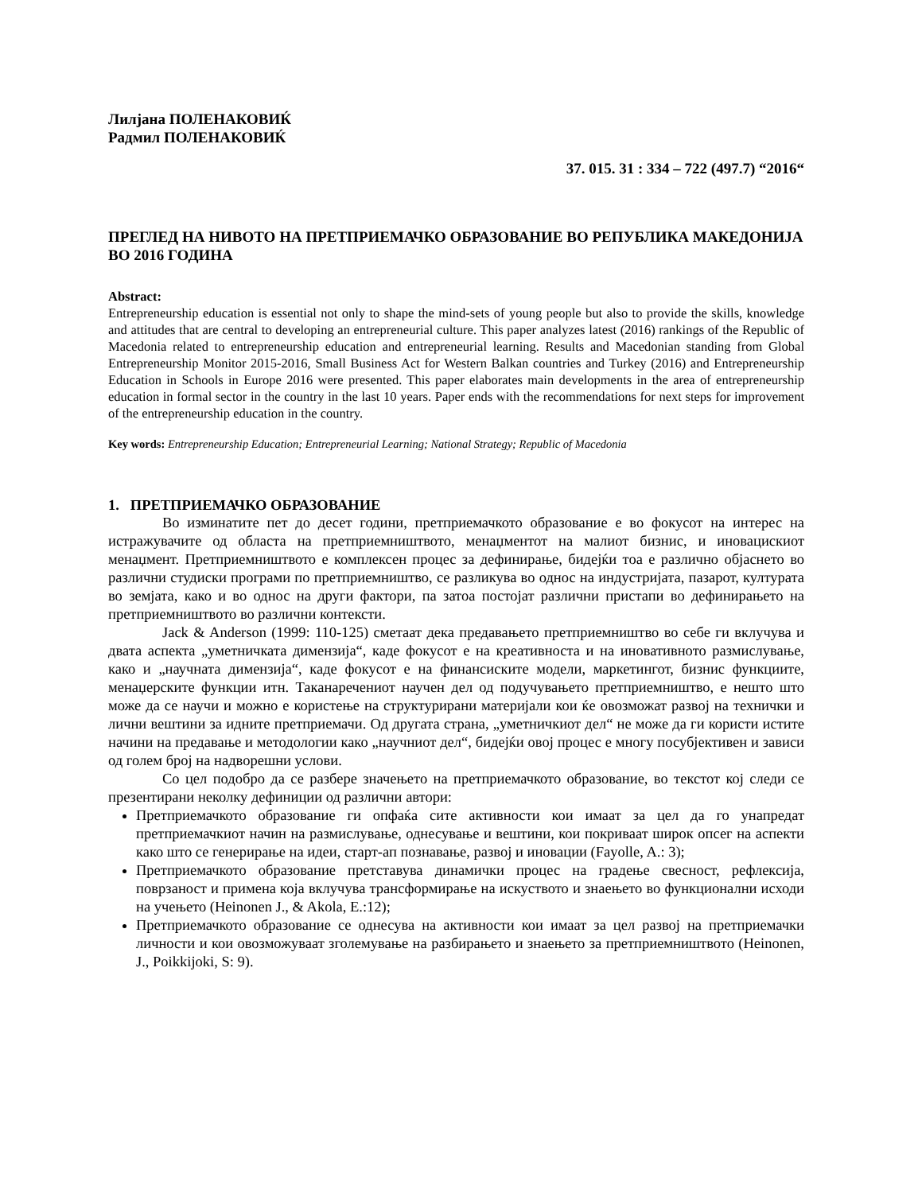Лилјана ПОЛЕНАКОВИЌ
Радмил ПОЛЕНАКОВИЌ
37. 015. 31 : 334 – 722 (497.7) “2016“
ПРЕГЛЕД НА НИВОТО НА ПРЕТПРИЕМАЧКО ОБРАЗОВАНИЕ ВО РЕПУБЛИКА МАКЕДОНИЈА
ВО 2016 ГОДИНА
Abstract:
Entrepreneurship education is essential not only to shape the mind-sets of young people but also to provide the skills, knowledge and attitudes that are central to developing an entrepreneurial culture. This paper analyzes latest (2016) rankings of the Republic of Macedonia related to entrepreneurship education and entrepreneurial learning. Results and Macedonian standing from Global Entrepreneurship Monitor 2015-2016, Small Business Act for Western Balkan countries and Turkey (2016) and Entrepreneurship Education in Schools in Europe 2016 were presented. This paper elaborates main developments in the area of entrepreneurship education in formal sector in the country in the last 10 years. Paper ends with the recommendations for next steps for improvement of the entrepreneurship education in the country.
Key words: Entrepreneurship Education; Entrepreneurial Learning; National Strategy; Republic of Macedonia
1. ПРЕТПРИЕМАЧКО ОБРАЗОВАНИЕ
Во изминатите пет до десет години, претприемачкото образование е во фокусот на интерес на истражувачите од областа на претприемништвото, менаџментот на малиот бизнис, и иновацискиот менаџмент. Претприемништвото е комплексен процес за дефинирање, бидејќи тоа е различно објаснето во различни студиски програми по претприемништво, се разликува во однос на индустријата, пазарот, културата во земјата, како и во однос на други фактори, па затоа постојат различни пристапи во дефинирањето на претприемништвото во различни контексти.
Jack & Anderson (1999: 110-125) сметаат дека предавањето претприемништво во себе ги вклучува и двата аспекта „уметничката димензија“, каде фокусот е на креативноста и на иновативното размислување, како и „научната димензија“, каде фокусот е на финансиските модели, маркетингот, бизнис функциите, менаџерските функции итн. Таканаречениот научен дел од подучувањето претприемништво, е нешто што може да се научи и можно е користење на структурирани материјали кои ќе овозможат развој на технички и лични вештини за идните претприемачи. Од другата страна, „уметничкиот дел“ не може да ги користи истите начини на предавање и методологии како „научниот дел“, бидејќи овој процес е многу посубјективен и зависи од голем број на надворешни услови.
Со цел подобро да се разбере значењето на претприемачкото образование, во текстот кој следи се презентирани неколку дефиниции од различни автори:
Претприемачкото образование ги опфаќа сите активности кои имаат за цел да го унапредат претприемачкиот начин на размислување, однесување и вештини, кои покриваат широк опсег на аспекти како што се генерирање на идеи, старт-ап познавање, развој и иновации (Fayolle, A.: 3);
Претприемачкото образование претставува динамички процес на градење свесност, рефлексија, поврзаност и примена која вклучува трансформирање на искуството и знаењето во функционални исходи на учењето (Heinonen J., & Akola, E.:12);
Претприемачкото образование се однесува на активности кои имаат за цел развој на претприемачки личности и кои овозможуваат зголемување на разбирањето и знаењето за претприемништвото (Heinonen, J., Poikkijoki, S: 9).